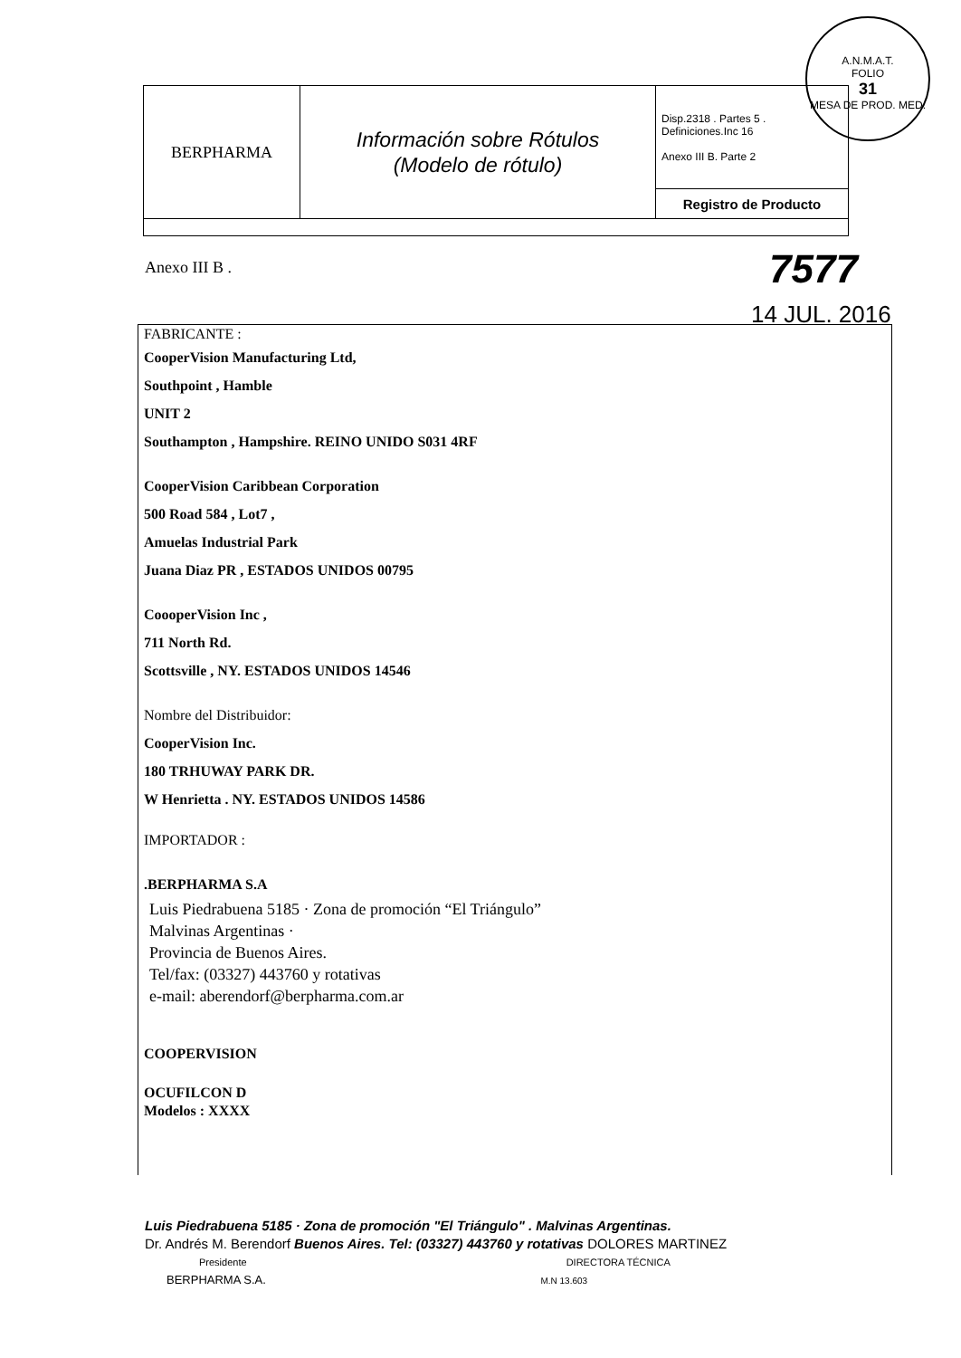A.N.M.A.T.
FOLIO
31
MESA DE PROD. MED.
| BERPHARMA | Información sobre Rótulos (Modelo de rótulo) | Disp.2318 . Partes 5 . Definiciones.Inc 16 Anexo III B. Parte 2 |
| | | Registro de Producto |
Anexo III B . 7577
14 JUL. 2016
FABRICANTE :
CooperVision Manufacturing Ltd,
Southpoint , Hamble
UNIT 2
Southampton , Hampshire. REINO UNIDO S031 4RF
CooperVision Caribbean Corporation
500 Road 584 , Lot7 ,
Amuelas Industrial Park
Juana Diaz PR , ESTADOS UNIDOS 00795
CoooperVision Inc ,
711 North Rd.
Scottsville , NY. ESTADOS UNIDOS 14546
Nombre del Distribuidor:
CooperVision Inc.
180 TRHUWAY PARK DR.
W Henrietta . NY. ESTADOS UNIDOS 14586
IMPORTADOR :
.BERPHARMA S.A
Luis Piedrabuena 5185 · Zona de promoción “El Triángulo”
Malvinas Argentinas ·
Provincia de Buenos Aires.
Tel/fax: (03327) 443760 y rotativas
e-mail: aberendorf@berpharma.com.ar
COOPERVISION
OCUFILCON D
Modelos : XXXX
Luis Piedrabuena 5185 · Zona de promoción "El Triángulo" . Malvinas Argentinas.
Dr. Andrés M. Berendorf Buenos Aires. Tel: (03327) 443760 y rotativas DOLORES MARTINEZ
Presidente DIRECTORA TÉCNICA
BERPHARMA S.A. M.N 13.603